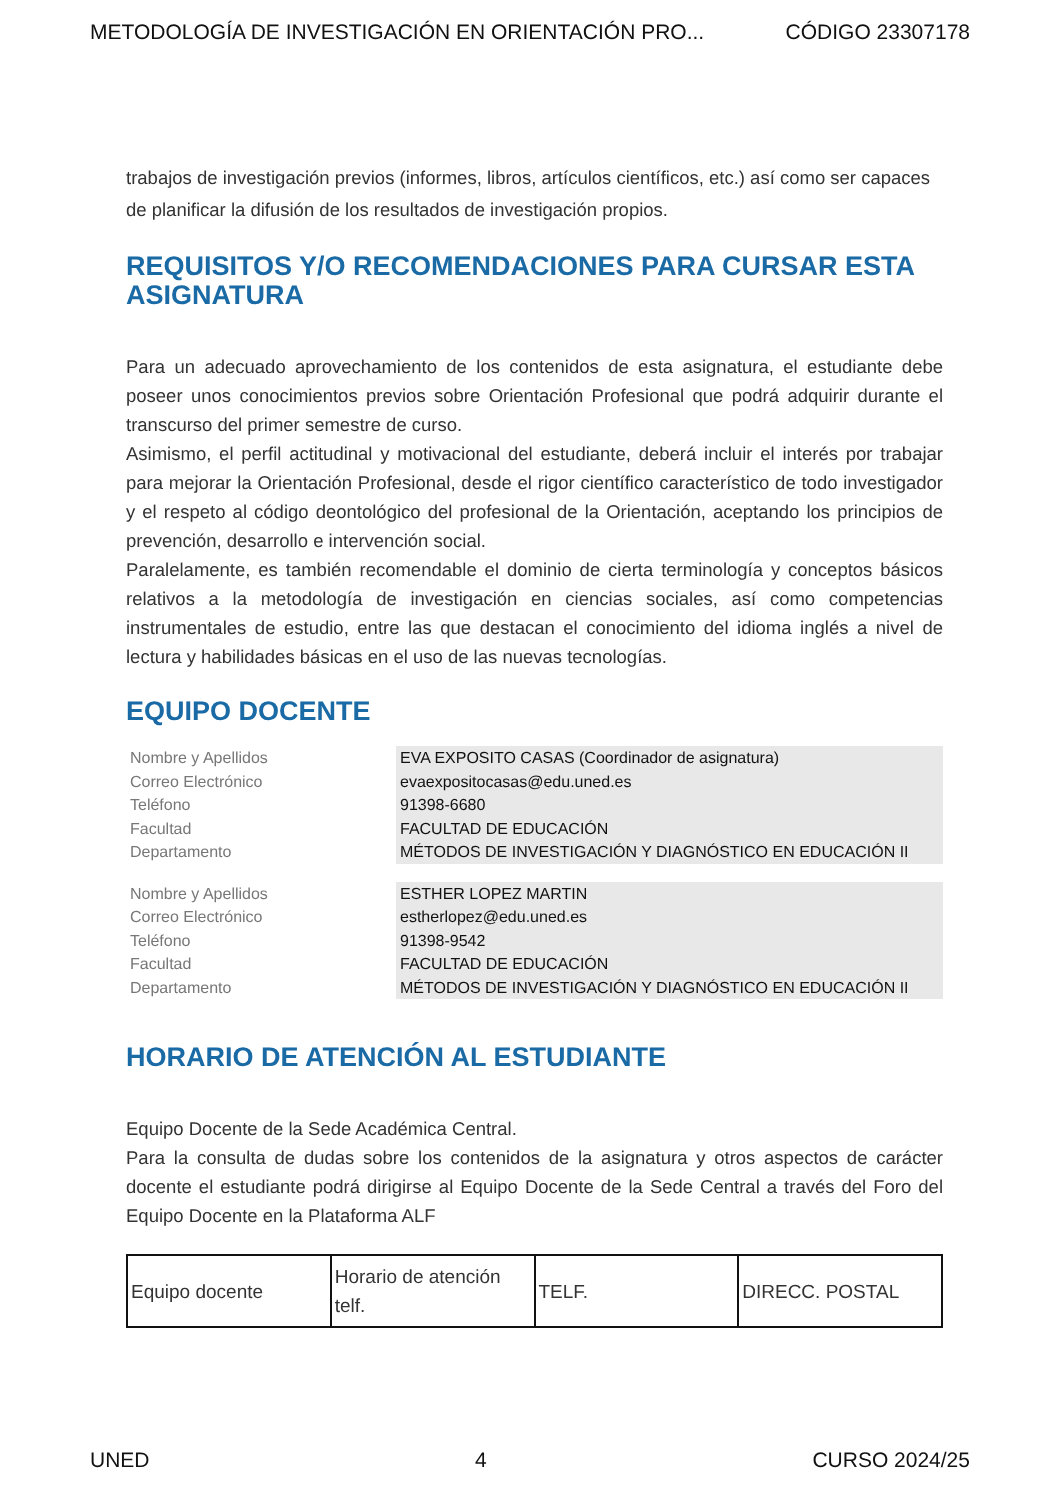METODOLOGÍA DE INVESTIGACIÓN EN ORIENTACIÓN PRO... CÓDIGO 23307178
trabajos de investigación previos (informes, libros, artículos científicos, etc.) así como ser capaces de planificar la difusión de los resultados de investigación propios.
REQUISITOS Y/O RECOMENDACIONES PARA CURSAR ESTA ASIGNATURA
Para un adecuado aprovechamiento de los contenidos de esta asignatura, el estudiante debe poseer unos conocimientos previos sobre Orientación Profesional que podrá adquirir durante el transcurso del primer semestre de curso.
Asimismo, el perfil actitudinal y motivacional del estudiante, deberá incluir el interés por trabajar para mejorar la Orientación Profesional, desde el rigor científico característico de todo investigador y el respeto al código deontológico del profesional de la Orientación, aceptando los principios de prevención, desarrollo e intervención social.
Paralelamente, es también recomendable el dominio de cierta terminología y conceptos básicos relativos a la metodología de investigación en ciencias sociales, así como competencias instrumentales de estudio, entre las que destacan el conocimiento del idioma inglés a nivel de lectura y habilidades básicas en el uso de las nuevas tecnologías.
EQUIPO DOCENTE
| Nombre y Apellidos | EVA EXPOSITO CASAS (Coordinador de asignatura) |
| Correo Electrónico | evaexpositocasas@edu.uned.es |
| Teléfono | 91398-6680 |
| Facultad | FACULTAD DE EDUCACIÓN |
| Departamento | MÉTODOS DE INVESTIGACIÓN Y DIAGNÓSTICO EN EDUCACIÓN II |
| Nombre y Apellidos | ESTHER LOPEZ MARTIN |
| Correo Electrónico | estherlopez@edu.uned.es |
| Teléfono | 91398-9542 |
| Facultad | FACULTAD DE EDUCACIÓN |
| Departamento | MÉTODOS DE INVESTIGACIÓN Y DIAGNÓSTICO EN EDUCACIÓN II |
HORARIO DE ATENCIÓN AL ESTUDIANTE
Equipo Docente de la Sede Académica Central.
Para la consulta de dudas sobre los contenidos de la asignatura y otros aspectos de carácter docente el estudiante podrá dirigirse al Equipo Docente de la Sede Central a través del Foro del Equipo Docente en la Plataforma ALF
| Equipo docente | Horario de atención telf. | TELF. | DIRECC. POSTAL |
UNED 4 CURSO 2024/25